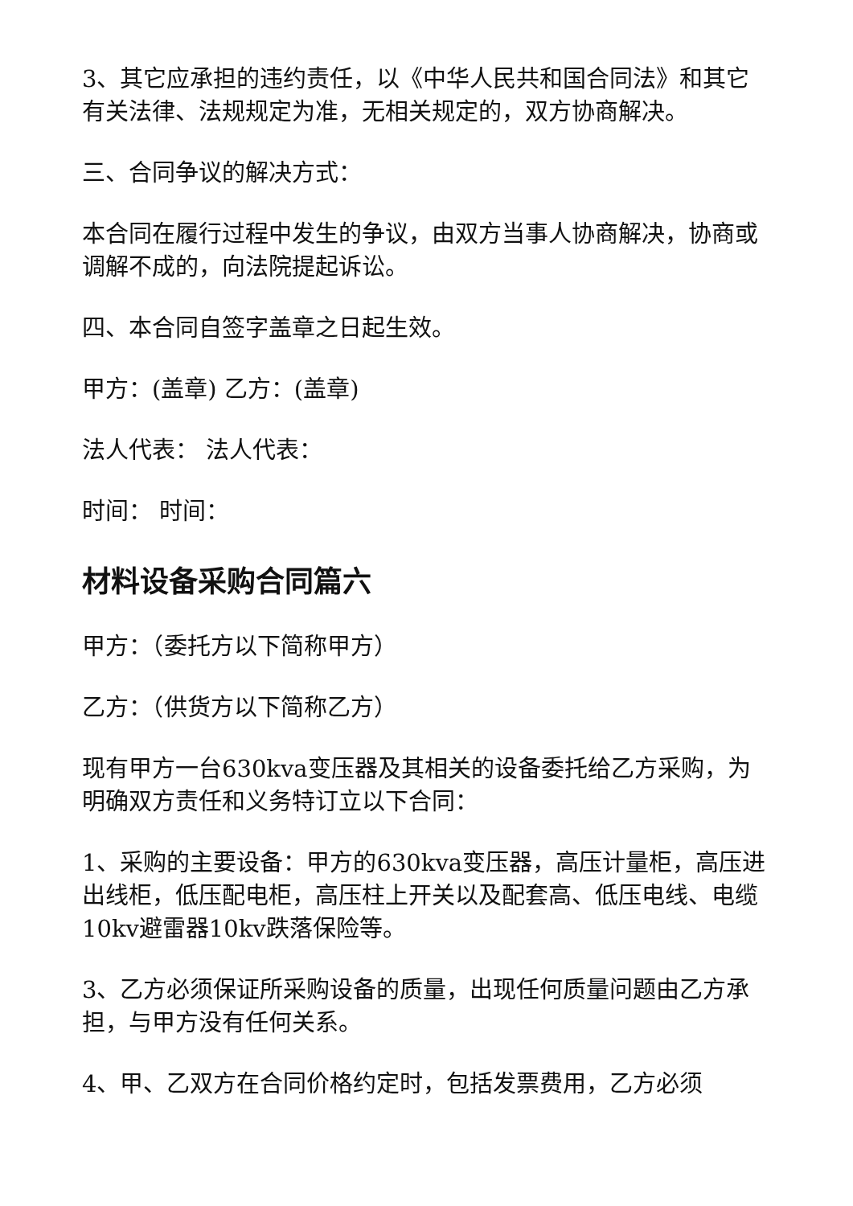3、其它应承担的违约责任，以《中华人民共和国合同法》和其它有关法律、法规规定为准，无相关规定的，双方协商解决。
三、合同争议的解决方式：
本合同在履行过程中发生的争议，由双方当事人协商解决，协商或调解不成的，向法院提起诉讼。
四、本合同自签字盖章之日起生效。
甲方：(盖章) 乙方：(盖章)
法人代表： 法人代表：
时间： 时间：
材料设备采购合同篇六
甲方：（委托方以下简称甲方）
乙方：（供货方以下简称乙方）
现有甲方一台630kva变压器及其相关的设备委托给乙方采购，为明确双方责任和义务特订立以下合同：
1、采购的主要设备：甲方的630kva变压器，高压计量柜，高压进出线柜，低压配电柜，高压柱上开关以及配套高、低压电线、电缆10kv避雷器10kv跌落保险等。
3、乙方必须保证所采购设备的质量，出现任何质量问题由乙方承担，与甲方没有任何关系。
4、甲、乙双方在合同价格约定时，包括发票费用，乙方必须